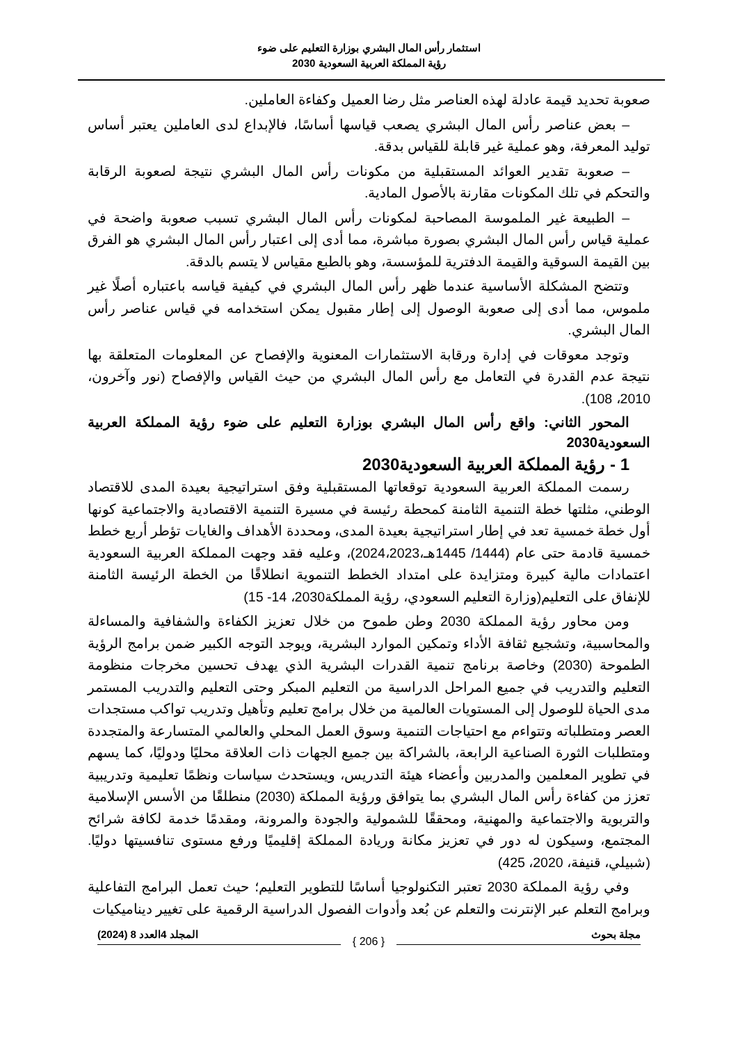استثمار رأس المال البشري بوزارة التعليم على ضوء
رؤية المملكة العربية السعودية 2030
صعوبة تحديد قيمة عادلة لهذه العناصر مثل رضا العميل وكفاءة العاملين.
– بعض عناصر رأس المال البشري يصعب قياسها أساسًا، فالإبداع لدى العاملين يعتبر أساس توليد المعرفة، وهو عملية غير قابلة للقياس بدقة.
– صعوبة تقدير العوائد المستقبلية من مكونات رأس المال البشري نتيجة لصعوبة الرقابة والتحكم في تلك المكونات مقارنة بالأصول المادية.
– الطبيعة غير الملموسة المصاحبة لمكونات رأس المال البشري تسبب صعوبة واضحة في عملية قياس رأس المال البشري بصورة مباشرة، مما أدى إلى اعتبار رأس المال البشري هو الفرق بين القيمة السوقية والقيمة الدفترية للمؤسسة، وهو بالطبع مقياس لا يتسم بالدقة.
وتتضح المشكلة الأساسية عندما ظهر رأس المال البشري في كيفية قياسه باعتباره أصلًا غير ملموس، مما أدى إلى صعوبة الوصول إلى إطار مقبول يمكن استخدامه في قياس عناصر رأس المال البشري.
وتوجد معوقات في إدارة ورقابة الاستثمارات المعنوية والإفصاح عن المعلومات المتعلقة بها نتيجة عدم القدرة في التعامل مع رأس المال البشري من حيث القياس والإفصاح (نور وآخرون، 2010، 108).
المحور الثاني: واقع رأس المال البشري بوزارة التعليم على ضوء رؤية المملكة العربية السعودية2030
1 - رؤية المملكة العربية السعودية2030
رسمت المملكة العربية السعودية توقعاتها المستقبلية وفق استراتيجية بعيدة المدى للاقتصاد الوطني، مثلتها خطة التنمية الثامنة كمحطة رئيسة في مسيرة التنمية الاقتصادية والاجتماعية كونها أول خطة خمسية تعد في إطار استراتيجية بعيدة المدى، ومحددة الأهداف والغايات تؤطر أربع خطط خمسية قادمة حتى عام (1444/ 1445هـ،2024،2023)، وعليه فقد وجهت المملكة العربية السعودية اعتمادات مالية كبيرة ومتزايدة على امتداد الخطط التنموية انطلاقًا من الخطة الرئيسة الثامنة للإنفاق على التعليم(وزارة التعليم السعودي، رؤية المملكة2030، 14- 15)
ومن محاور رؤية المملكة 2030 وطن طموح من خلال تعزيز الكفاءة والشفافية والمساءلة والمحاسبية، وتشجيع ثقافة الأداء وتمكين الموارد البشرية، ويوجد التوجه الكبير ضمن برامج الرؤية الطموحة (2030) وخاصة برنامج تنمية القدرات البشرية الذي يهدف تحسين مخرجات منظومة التعليم والتدريب في جميع المراحل الدراسية من التعليم المبكر وحتى التعليم والتدريب المستمر مدى الحياة للوصول إلى المستويات العالمية من خلال برامج تعليم وتأهيل وتدريب تواكب مستجدات العصر ومتطلباته وتتواءم مع احتياجات التنمية وسوق العمل المحلي والعالمي المتسارعة والمتجددة ومتطلبات الثورة الصناعية الرابعة، بالشراكة بين جميع الجهات ذات العلاقة محليًا ودوليًا، كما يسهم في تطوير المعلمين والمدربين وأعضاء هيئة التدريس، ويستحدث سياسات ونظمًا تعليمية وتدريبية تعزز من كفاءة رأس المال البشري بما يتوافق ورؤية المملكة (2030) منطلقًا من الأسس الإسلامية والتربوية والاجتماعية والمهنية، ومحققًا للشمولية والجودة والمرونة، ومقدمًا خدمة لكافة شرائح المجتمع، وسيكون له دور في تعزيز مكانة وريادة المملكة إقليميًا ورفع مستوى تنافسيتها دوليًا. (شبيلي، قنيفة، 2020، 425)
وفي رؤية المملكة 2030 تعتبر التكنولوجيا أساسًا للتطوير التعليم؛ حيث تعمل البرامج التفاعلية وبرامج التعلم عبر الإنترنت والتعلم عن بُعد وأدوات الفصول الدراسية الرقمية على تغيير ديناميكيات
مجلة بحوث المجلد 4العدد 8 (2024)
{ 206 }